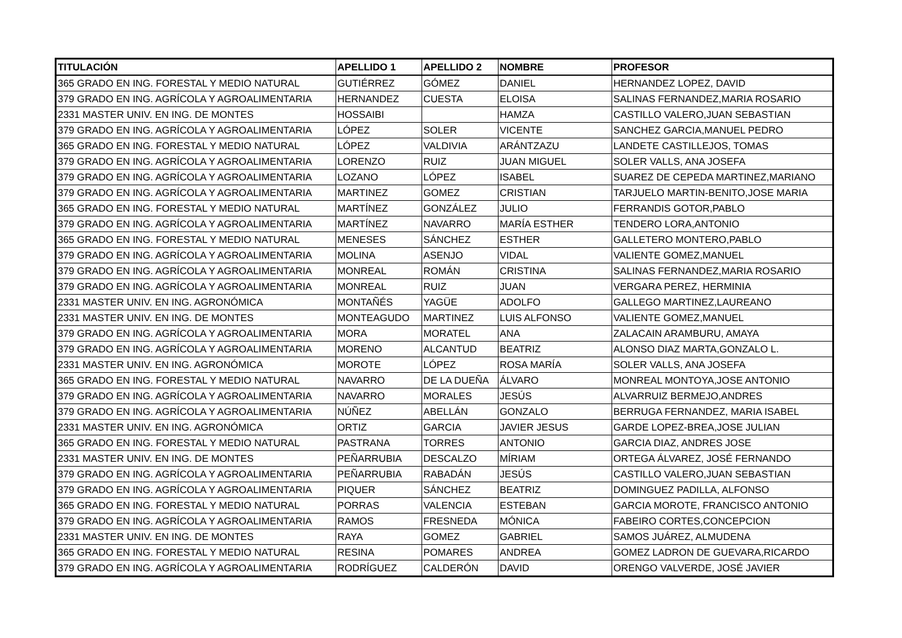| TITULACIÓN | APELLIDO 1 | APELLIDO 2 | NOMBRE | PROFESOR |
| --- | --- | --- | --- | --- |
| 365 GRADO EN ING. FORESTAL Y MEDIO NATURAL | GUTIÉRREZ | GÓMEZ | DANIEL | HERNANDEZ LOPEZ, DAVID |
| 379 GRADO EN ING. AGRÍCOLA Y AGROALIMENTARIA | HERNANDEZ | CUESTA | ELOISA | SALINAS FERNANDEZ,MARIA ROSARIO |
| 2331 MASTER UNIV. EN ING. DE MONTES | HOSSAIBI | | HAMZA | CASTILLO VALERO,JUAN SEBASTIAN |
| 379 GRADO EN ING. AGRÍCOLA Y AGROALIMENTARIA | LÓPEZ | SOLER | VICENTE | SANCHEZ GARCIA,MANUEL PEDRO |
| 365 GRADO EN ING. FORESTAL Y MEDIO NATURAL | LÓPEZ | VALDIVIA | ARÁNTZAZU | LANDETE CASTILLEJOS, TOMAS |
| 379 GRADO EN ING. AGRÍCOLA Y AGROALIMENTARIA | LORENZO | RUIZ | JUAN MIGUEL | SOLER VALLS, ANA JOSEFA |
| 379 GRADO EN ING. AGRÍCOLA Y AGROALIMENTARIA | LOZANO | LÓPEZ | ISABEL | SUAREZ DE CEPEDA MARTINEZ,MARIANO |
| 379 GRADO EN ING. AGRÍCOLA Y AGROALIMENTARIA | MARTINEZ | GOMEZ | CRISTIAN | TARJUELO MARTIN-BENITO,JOSE MARIA |
| 365 GRADO EN ING. FORESTAL Y MEDIO NATURAL | MARTÍNEZ | GONZÁLEZ | JULIO | FERRANDIS GOTOR,PABLO |
| 379 GRADO EN ING. AGRÍCOLA Y AGROALIMENTARIA | MARTÍNEZ | NAVARRO | MARÍA ESTHER | TENDERO LORA,ANTONIO |
| 365 GRADO EN ING. FORESTAL Y MEDIO NATURAL | MENESES | SÁNCHEZ | ESTHER | GALLETERO MONTERO,PABLO |
| 379 GRADO EN ING. AGRÍCOLA Y AGROALIMENTARIA | MOLINA | ASENJO | VIDAL | VALIENTE GOMEZ,MANUEL |
| 379 GRADO EN ING. AGRÍCOLA Y AGROALIMENTARIA | MONREAL | ROMÁN | CRISTINA | SALINAS FERNANDEZ,MARIA ROSARIO |
| 379 GRADO EN ING. AGRÍCOLA Y AGROALIMENTARIA | MONREAL | RUIZ | JUAN | VERGARA PEREZ, HERMINIA |
| 2331 MASTER UNIV. EN ING. AGRONÓMICA | MONTAÑÉS | YAGÜE | ADOLFO | GALLEGO MARTINEZ,LAUREANO |
| 2331 MASTER UNIV. EN ING. DE MONTES | MONTEAGUDO | MARTINEZ | LUIS ALFONSO | VALIENTE GOMEZ,MANUEL |
| 379 GRADO EN ING. AGRÍCOLA Y AGROALIMENTARIA | MORA | MORATEL | ANA | ZALACAIN ARAMBURU, AMAYA |
| 379 GRADO EN ING. AGRÍCOLA Y AGROALIMENTARIA | MORENO | ALCANTUD | BEATRIZ | ALONSO DIAZ MARTA,GONZALO L. |
| 2331 MASTER UNIV. EN ING. AGRONÓMICA | MOROTE | LÓPEZ | ROSA MARÍA | SOLER VALLS, ANA JOSEFA |
| 365 GRADO EN ING. FORESTAL Y MEDIO NATURAL | NAVARRO | DE LA DUEÑA | ÁLVARO | MONREAL MONTOYA,JOSE ANTONIO |
| 379 GRADO EN ING. AGRÍCOLA Y AGROALIMENTARIA | NAVARRO | MORALES | JESÚS | ALVARRUIZ BERMEJO,ANDRES |
| 379 GRADO EN ING. AGRÍCOLA Y AGROALIMENTARIA | NÚÑEZ | ABELLÁN | GONZALO | BERRUGA FERNANDEZ, MARIA ISABEL |
| 2331 MASTER UNIV. EN ING. AGRONÓMICA | ORTIZ | GARCIA | JAVIER JESUS | GARDE LOPEZ-BREA,JOSE JULIAN |
| 365 GRADO EN ING. FORESTAL Y MEDIO NATURAL | PASTRANA | TORRES | ANTONIO | GARCIA DIAZ, ANDRES JOSE |
| 2331 MASTER UNIV. EN ING. DE MONTES | PEÑARRUBIA | DESCALZO | MÍRIAM | ORTEGA ÁLVAREZ, JOSÉ FERNANDO |
| 379 GRADO EN ING. AGRÍCOLA Y AGROALIMENTARIA | PEÑARRUBIA | RABADÁN | JESÚS | CASTILLO VALERO,JUAN SEBASTIAN |
| 379 GRADO EN ING. AGRÍCOLA Y AGROALIMENTARIA | PIQUER | SÁNCHEZ | BEATRIZ | DOMINGUEZ PADILLA, ALFONSO |
| 365 GRADO EN ING. FORESTAL Y MEDIO NATURAL | PORRAS | VALENCIA | ESTEBAN | GARCIA MOROTE, FRANCISCO ANTONIO |
| 379 GRADO EN ING. AGRÍCOLA Y AGROALIMENTARIA | RAMOS | FRESNEDA | MÓNICA | FABEIRO CORTES,CONCEPCION |
| 2331 MASTER UNIV. EN ING. DE MONTES | RAYA | GOMEZ | GABRIEL | SAMOS JUÁREZ, ALMUDENA |
| 365 GRADO EN ING. FORESTAL Y MEDIO NATURAL | RESINA | POMARES | ANDREA | GOMEZ LADRON DE GUEVARA,RICARDO |
| 379 GRADO EN ING. AGRÍCOLA Y AGROALIMENTARIA | RODRÍGUEZ | CALDERÓN | DAVID | ORENGO VALVERDE, JOSÉ JAVIER |